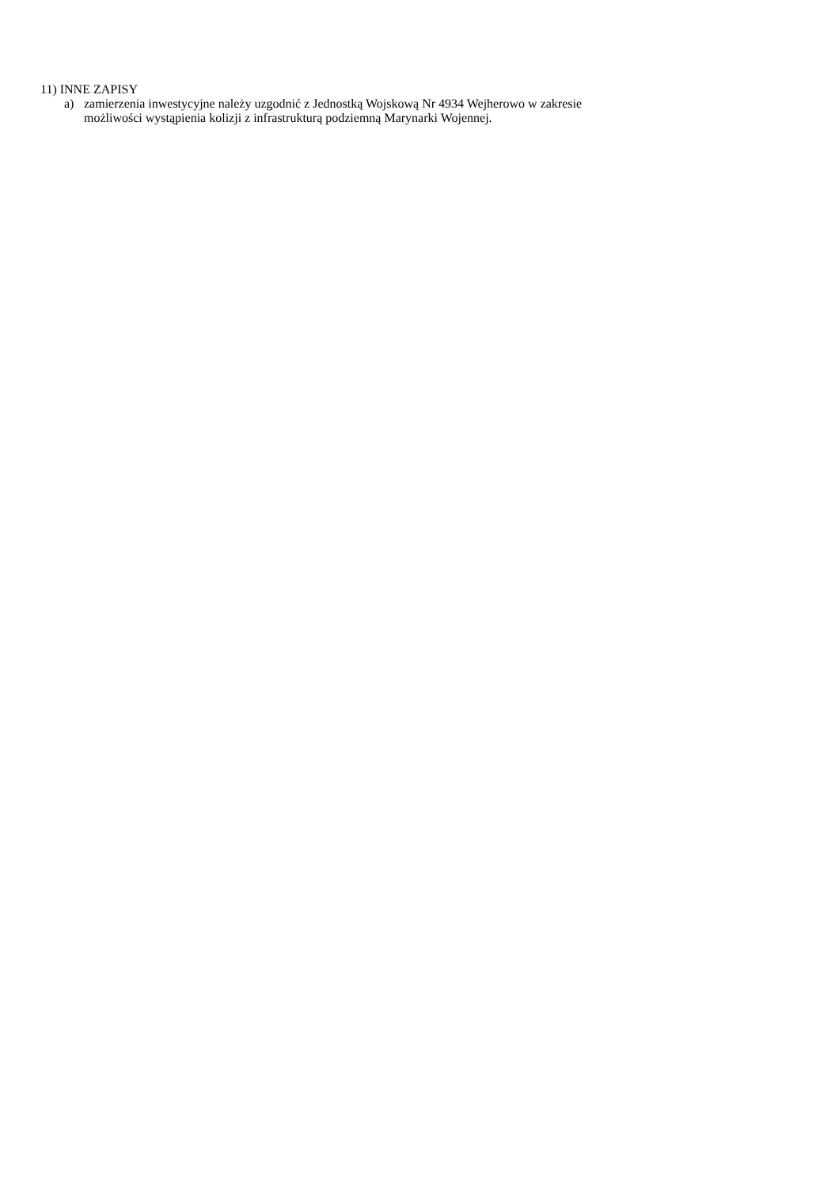11) INNE ZAPISY
a) zamierzenia inwestycyjne należy uzgodnić z Jednostką Wojskową Nr 4934 Wejherowo w zakresie
możliwości wystąpienia kolizji z infrastrukturą podziemną Marynarki Wojennej.